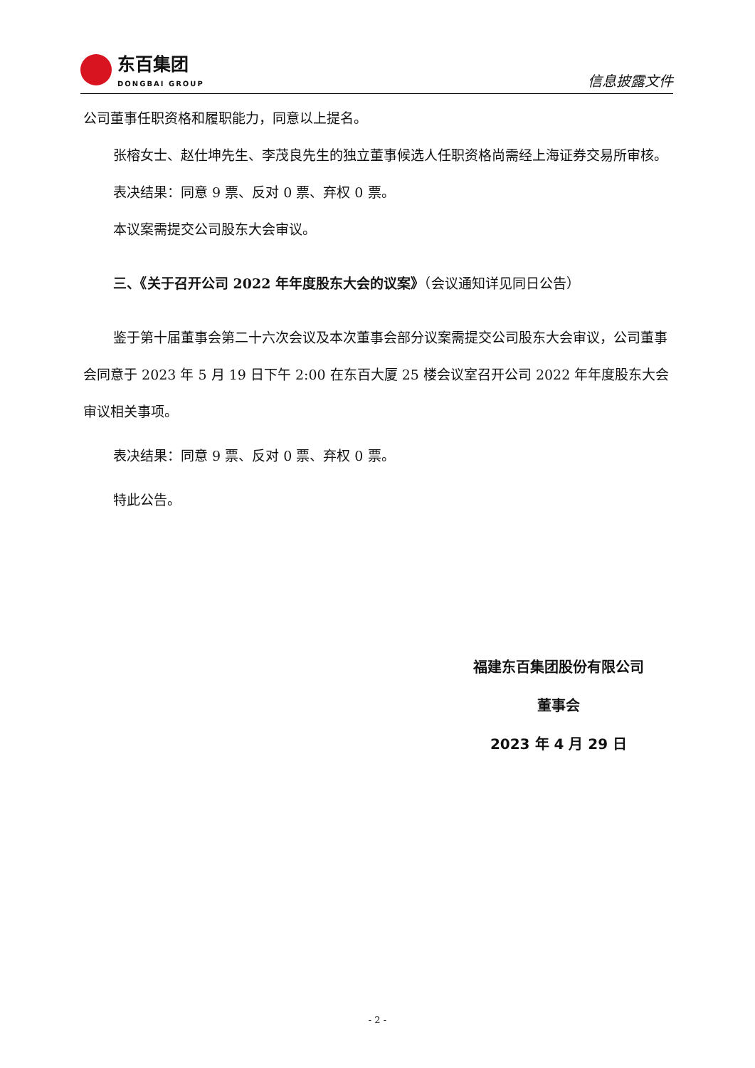东百集团
DONGBAI GROUP
信息披露文件
公司董事任职资格和履职能力，同意以上提名。
张榕女士、赵仕坤先生、李茂良先生的独立董事候选人任职资格尚需经上海证券交易所审核。
表决结果：同意 9 票、反对 0 票、弃权 0 票。
本议案需提交公司股东大会审议。
三、《关于召开公司 2022 年年度股东大会的议案》（会议通知详见同日公告）
鉴于第十届董事会第二十六次会议及本次董事会部分议案需提交公司股东大会审议，公司董事会同意于 2023 年 5 月 19 日下午 2:00 在东百大厦 25 楼会议室召开公司 2022 年年度股东大会审议相关事项。
表决结果：同意 9 票、反对 0 票、弃权 0 票。
特此公告。
福建东百集团股份有限公司
董事会
2023 年 4 月 29 日
- 2 -